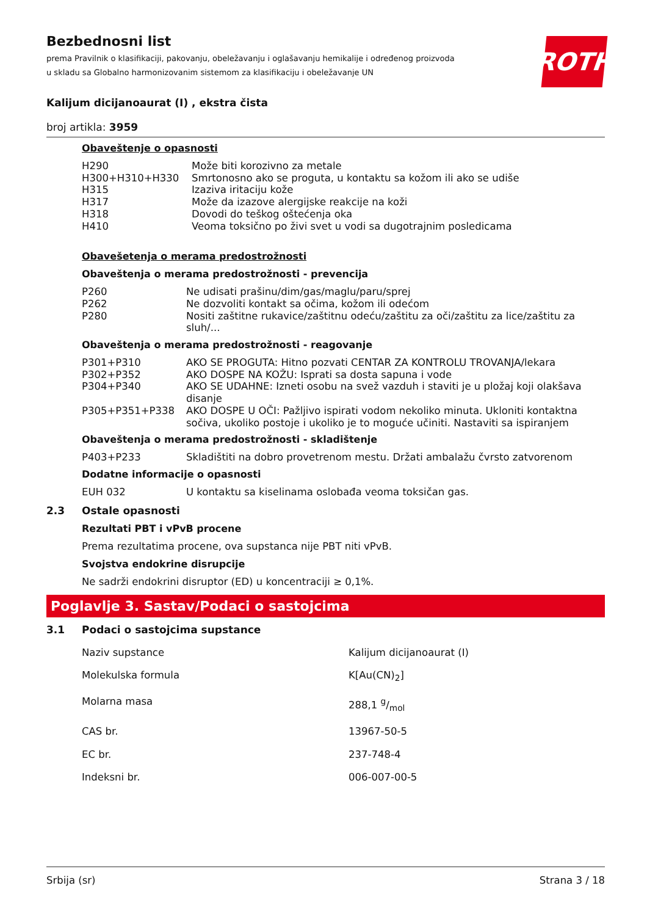Bezbednosni list
prema Pravilnik o klasifikaciji, pakovanju, obeležavanju i oglašavanju hemikalije i određenog proizvoda u skladu sa Globalno harmonizovanim sistemom za klasifikaciju i obeležavanje UN
ROTH
Kalijum dicijanoaurat (I) , ekstra čista
broj artikla: 3959
Obaveštenje o opasnosti
| H290 | Može biti korozivno za metale |
| H300+H310+H330 | Smrtonosno ako se proguta, u kontaktu sa kožom ili ako se udiše |
| H315 | Izaziva iritaciju kože |
| H317 | Može da izazove alergijske reakcije na koži |
| H318 | Dovodi do teškog oštećenja oka |
| H410 | Veoma toksično po živi svet u vodi sa dugotrajnim posledicama |
Obavešetenja o merama predostrožnosti
Obaveštenja o merama predostrožnosti - prevencija
| P260 | Ne udisati prašinu/dim/gas/maglu/paru/sprej |
| P262 | Ne dozvoliti kontakt sa očima, kožom ili odećom |
| P280 | Nositi zaštitne rukavice/zaštitnu odeću/zaštitu za oči/zaštitu za lice/zaštitu za sluh/... |
Obaveštenja o merama predostrožnosti - reagovanje
| P301+P310 | AKO SE PROGUTA: Hitno pozvati CENTAR ZA KONTROLU TROVANJA/lekara |
| P302+P352 | AKO DOSPE NA KOŽU: Isprati sa dosta sapuna i vode |
| P304+P340 | AKO SE UDAHNE: Izneti osobu na svež vazduh i staviti je u pložaj koji olakšava disanje |
| P305+P351+P338 | AKO DOSPE U OČI: Pažljivo ispirati vodom nekoliko minuta. Ukloniti kontaktna sočiva, ukoliko postoje i ukoliko je to moguće učiniti. Nastaviti sa ispiranjem |
Obaveštenja o merama predostrožnosti - skladištenje
| P403+P233 | Skladištiti na dobro provetrenom mestu. Držati ambalažu čvrsto zatvorenom |
Dodatne informacije o opasnosti
| EUH 032 | U kontaktu sa kiselinama oslobađa veoma toksičan gas. |
2.3 Ostale opasnosti
Rezultati PBT i vPvB procene
Prema rezultatima procene, ova supstanca nije PBT niti vPvB.
Svojstva endokrine disrupcije
Ne sadrži endokrini disruptor (ED) u koncentraciji ≥ 0,1%.
Poglavlje 3. Sastav/Podaci o sastojcima
3.1 Podaci o sastojcima supstance
| Naziv supstance | Kalijum dicijanoaurat (I) |
| Molekulska formula | K[Au(CN)<sub>2</sub>] |
| Molarna masa | 288,1 g/mol |
| CAS br. | 13967-50-5 |
| EC br. | 237-748-4 |
| Indeksni br. | 006-007-00-5 |
Srbija (sr) Strana 3 / 18